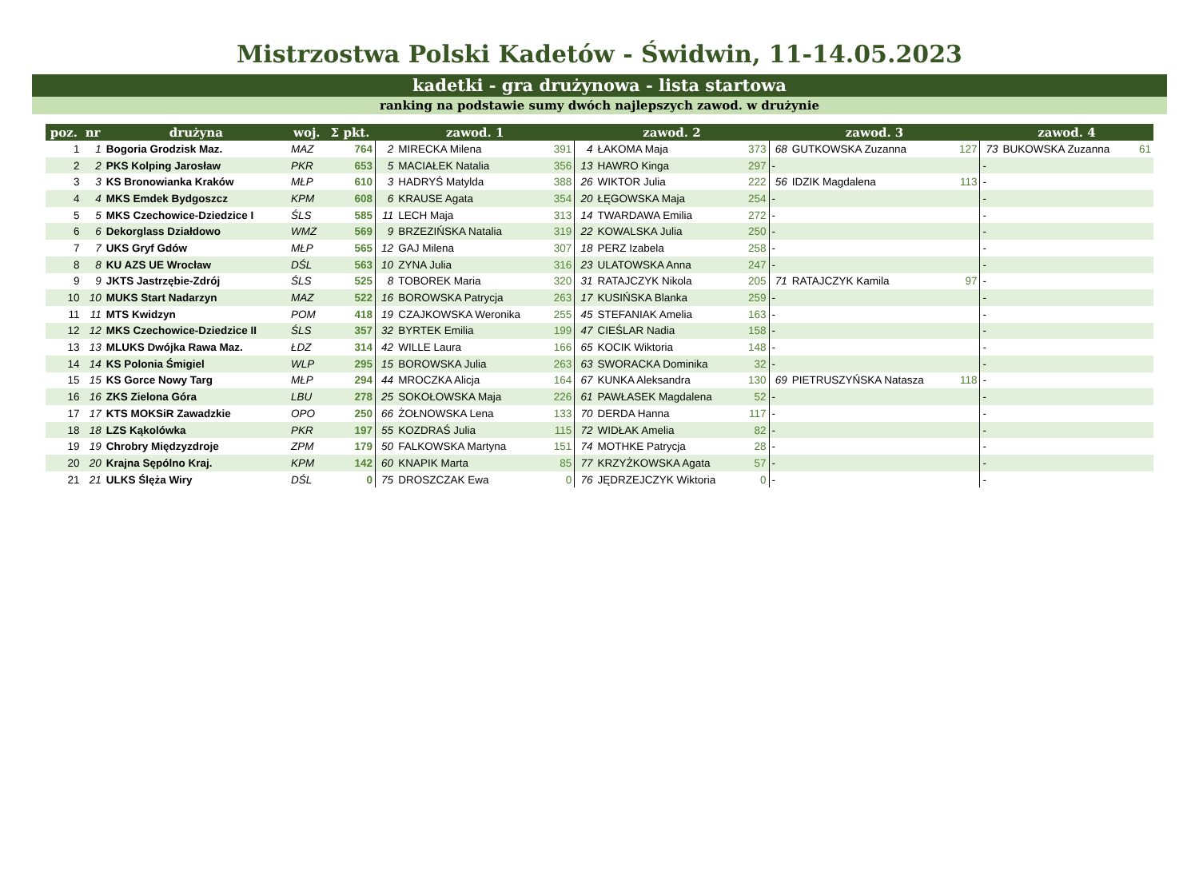Mistrzostwa Polski Kadetów - Świdwin, 11-14.05.2023
kadetki - gra drużynowa - lista startowa
ranking na podstawie sumy dwóch najlepszych zawod. w drużynie
| poz. | nr | drużyna | woj. | Σ pkt. | zawod. 1 | | | zawod. 2 | | | zawod. 3 | | | zawod. 4 | | |
| --- | --- | --- | --- | --- | --- | --- | --- | --- | --- | --- | --- | --- | --- | --- | --- | --- |
| 1 | 1 | Bogoria Grodzisk Maz. | MAZ | 764 | 2 | MIRECKA Milena | 391 | 4 | ŁAKOMA Maja | 373 | 68 | GUTKOWSKA Zuzanna | 127 | 73 | BUKOWSKA Zuzanna | 61 |
| 2 | 2 | PKS Kolping Jarosław | PKR | 653 | 5 | MACIAŁEK Natalia | 356 | 13 | HAWRO Kinga | 297 | - | | | - | | |
| 3 | 3 | KS Bronowianka Kraków | MŁP | 610 | 3 | HADRYŚ Matylda | 388 | 26 | WIKTOR Julia | 222 | 56 | IDZIK Magdalena | 113 | - | | |
| 4 | 4 | MKS Emdek Bydgoszcz | KPM | 608 | 6 | KRAUSE Agata | 354 | 20 | ŁĘGOWSKA Maja | 254 | - | | | - | | |
| 5 | 5 | MKS Czechowice-Dziedzice I | ŚLS | 585 | 11 | LECH Maja | 313 | 14 | TWARDAWA Emilia | 272 | - | | | - | | |
| 6 | 6 | Dekorglass Działdowo | WMZ | 569 | 9 | BRZEZIŃSKA Natalia | 319 | 22 | KOWALSKA Julia | 250 | - | | | - | | |
| 7 | 7 | UKS Gryf Gdów | MŁP | 565 | 12 | GAJ Milena | 307 | 18 | PERZ Izabela | 258 | - | | | - | | |
| 8 | 8 | KU AZS UE Wrocław | DŚL | 563 | 10 | ZYNA Julia | 316 | 23 | ULATOWSKA Anna | 247 | - | | | - | | |
| 9 | 9 | JKTS Jastrzębie-Zdrój | ŚLS | 525 | 8 | TOBOREK Maria | 320 | 31 | RATAJCZYK Nikola | 205 | 71 | RATAJCZYK Kamila | 97 | - | | |
| 10 | 10 | MUKS Start Nadarzyn | MAZ | 522 | 16 | BOROWSKA Patrycja | 263 | 17 | KUSIŃSKA Blanka | 259 | - | | | - | | |
| 11 | 11 | MTS Kwidzyn | POM | 418 | 19 | CZAJKOWSKA Weronika | 255 | 45 | STEFANIAK Amelia | 163 | - | | | - | | |
| 12 | 12 | MKS Czechowice-Dziedzice II | ŚLS | 357 | 32 | BYRTEK Emilia | 199 | 47 | CIEŚLAR Nadia | 158 | - | | | - | | |
| 13 | 13 | MLUKS Dwójka Rawa Maz. | ŁDZ | 314 | 42 | WILLE Laura | 166 | 65 | KOCIK Wiktoria | 148 | - | | | - | | |
| 14 | 14 | KS Polonia Śmigiel | WLP | 295 | 15 | BOROWSKA Julia | 263 | 63 | SWORACKA Dominika | 32 | - | | | - | | |
| 15 | 15 | KS Gorce Nowy Targ | MŁP | 294 | 44 | MROCZKA Alicja | 164 | 67 | KUNKA Aleksandra | 130 | 69 | PIETRUSZYŃSKA Natasza | 118 | - | | |
| 16 | 16 | ZKS Zielona Góra | LBU | 278 | 25 | SOKOŁOWSKA Maja | 226 | 61 | PAWŁASEK Magdalena | 52 | - | | | - | | |
| 17 | 17 | KTS MOKSiR Zawadzkie | OPO | 250 | 66 | ŻOŁNOWSKA Lena | 133 | 70 | DERDA Hanna | 117 | - | | | - | | |
| 18 | 18 | LZS Kąkolówka | PKR | 197 | 55 | KOZDRAŚ Julia | 115 | 72 | WIDŁAK Amelia | 82 | - | | | - | | |
| 19 | 19 | Chrobry Międzyzdroje | ZPM | 179 | 50 | FALKOWSKA Martyna | 151 | 74 | MOTHKE Patrycja | 28 | - | | | - | | |
| 20 | 20 | Krajna Sępólno Kraj. | KPM | 142 | 60 | KNAPIK Marta | 85 | 77 | KRZYŻKOWSKA Agata | 57 | - | | | - | | |
| 21 | 21 | ULKS Ślęża Wiry | DŚL | 0 | 75 | DROSZCZAK Ewa | 0 | 76 | JĘDRZEJCZYK Wiktoria | 0 | - | | | - | | |